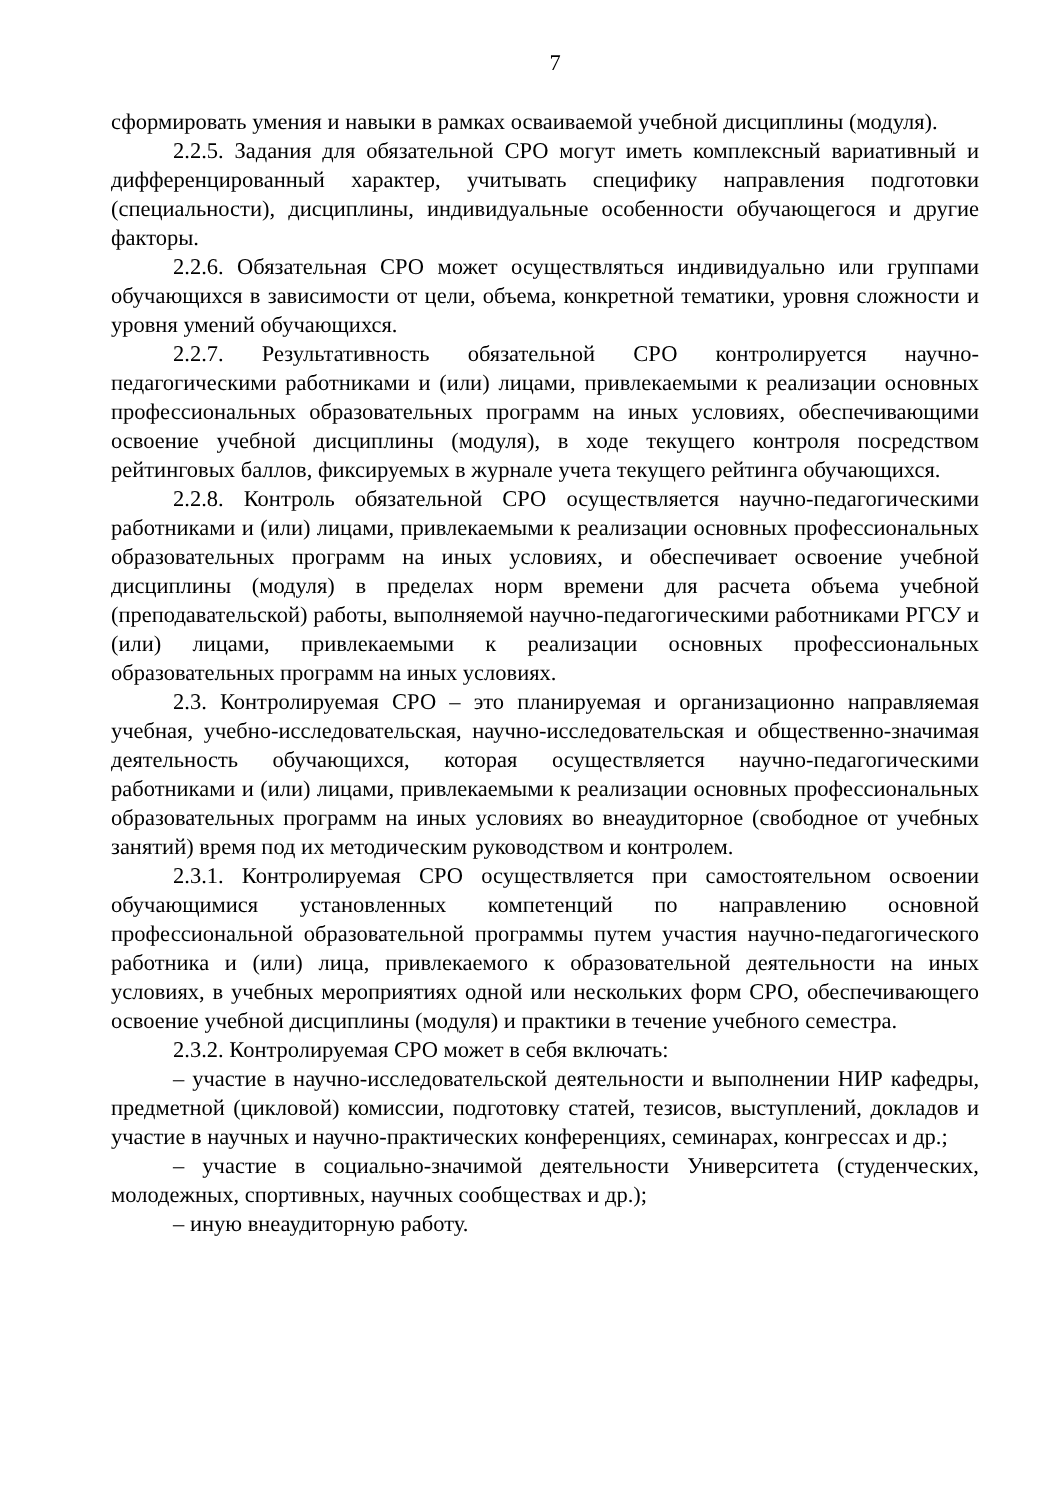7
сформировать умения и навыки в рамках осваиваемой учебной дисциплины (модуля).
2.2.5. Задания для обязательной СРО могут иметь комплексный вариативный и дифференцированный характер, учитывать специфику направления подготовки (специальности), дисциплины, индивидуальные особенности обучающегося и другие факторы.
2.2.6. Обязательная СРО может осуществляться индивидуально или группами обучающихся в зависимости от цели, объема, конкретной тематики, уровня сложности и уровня умений обучающихся.
2.2.7. Результативность обязательной СРО контролируется научно-педагогическими работниками и (или) лицами, привлекаемыми к реализации основных профессиональных образовательных программ на иных условиях, обеспечивающими освоение учебной дисциплины (модуля), в ходе текущего контроля посредством рейтинговых баллов, фиксируемых в журнале учета текущего рейтинга обучающихся.
2.2.8. Контроль обязательной СРО осуществляется научно-педагогическими работниками и (или) лицами, привлекаемыми к реализации основных профессиональных образовательных программ на иных условиях, и обеспечивает освоение учебной дисциплины (модуля) в пределах норм времени для расчета объема учебной (преподавательской) работы, выполняемой научно-педагогическими работниками РГСУ и (или) лицами, привлекаемыми к реализации основных профессиональных образовательных программ на иных условиях.
2.3. Контролируемая СРО – это планируемая и организационно направляемая учебная, учебно-исследовательская, научно-исследовательская и общественно-значимая деятельность обучающихся, которая осуществляется научно-педагогическими работниками и (или) лицами, привлекаемыми к реализации основных профессиональных образовательных программ на иных условиях во внеаудиторное (свободное от учебных занятий) время под их методическим руководством и контролем.
2.3.1. Контролируемая СРО осуществляется при самостоятельном освоении обучающимися установленных компетенций по направлению основной профессиональной образовательной программы путем участия научно-педагогического работника и (или) лица, привлекаемого к образовательной деятельности на иных условиях, в учебных мероприятиях одной или нескольких форм СРО, обеспечивающего освоение учебной дисциплины (модуля) и практики в течение учебного семестра.
2.3.2. Контролируемая СРО может в себя включать:
– участие в научно-исследовательской деятельности и выполнении НИР кафедры, предметной (цикловой) комиссии, подготовку статей, тезисов, выступлений, докладов и участие в научных и научно-практических конференциях, семинарах, конгрессах и др.;
– участие в социально-значимой деятельности Университета (студенческих, молодежных, спортивных, научных сообществах и др.);
– иную внеаудиторную работу.